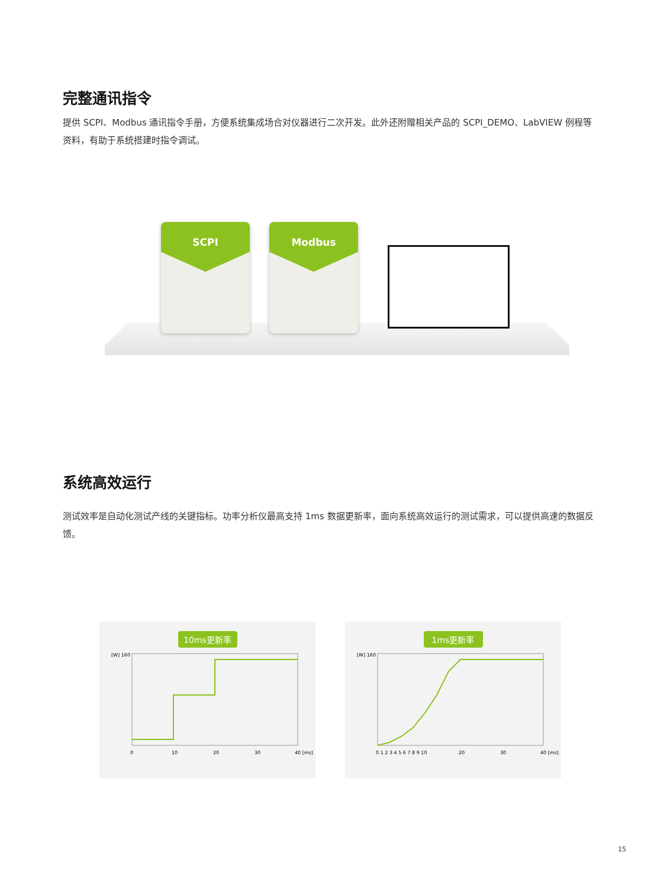完整通讯指令
提供 SCPI、Modbus 通讯指令手册，方便系统集成场合对仪器进行二次开发。此外还附赠相关产品的 SCPI_DEMO、LabVIEW 例程等资料，有助于系统搭建时指令调试。
SCPI Modbus
系统高效运行
测试效率是自动化测试产线的关键指标。功率分析仪最高支持 1ms 数据更新率，面向系统高效运行的测试需求，可以提供高速的数据反馈。
10ms更新率
[W] 160
0
10
20
30
40 [ms]
1ms更新率
[W] 160
0 1 2 3 4 5 6 7 8 9 10
20
30
40 [ms]
15